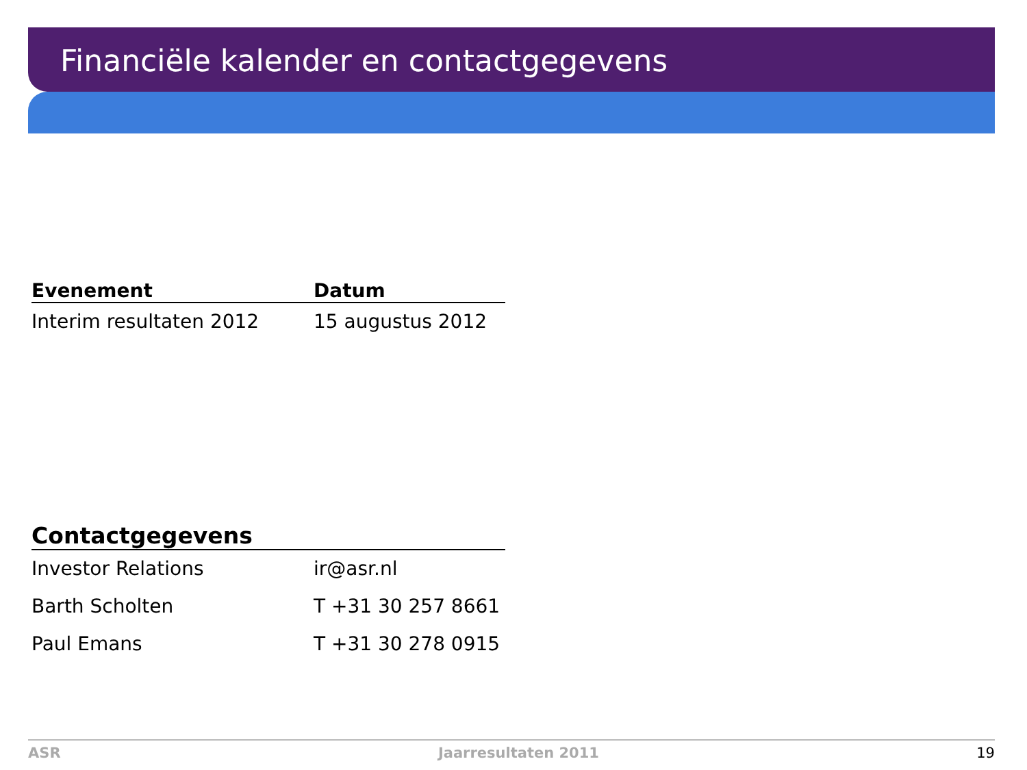Financiële kalender en contactgegevens
| Evenement | Datum |
| --- | --- |
| Interim resultaten 2012 | 15 augustus 2012 |
| Contactgegevens | |
| --- | --- |
| Investor Relations | ir@asr.nl |
| Barth Scholten | T +31 30 257 8661 |
| Paul Emans | T +31 30 278 0915 |
ASR Jaarresultaten 2011 19